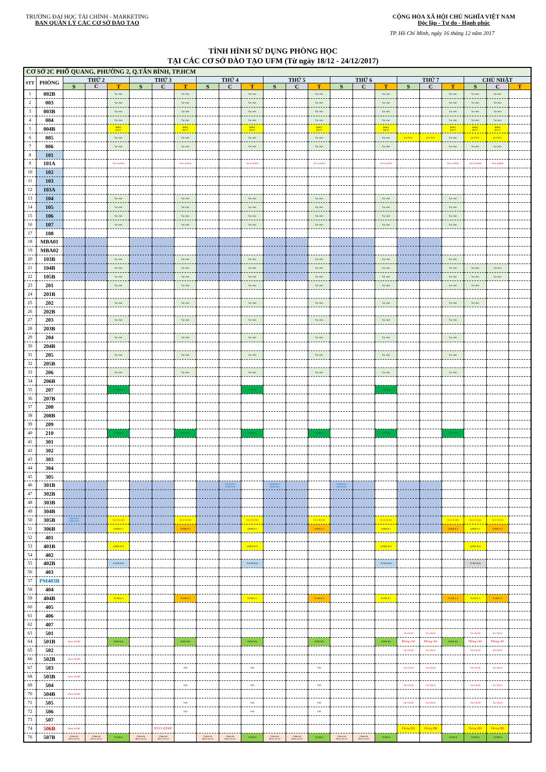TRƯỜNG ĐẠI HỌC TÀI CHÍNH - MARKETING
BAN QUẢN LÝ CÁC CƠ SỞ ĐÀO TẠO
CỘNG HÒA XÃ HỘI CHỦ NGHĨA VIỆT NAM
Độc lập - Tự do - Hạnh phúc
TP. Hồ Chí Minh, ngày 16 tháng 12 năm 2017
TÌNH HÌNH SỬ DỤNG PHÒNG HỌC
TẠI CÁC CƠ SỞ ĐÀO TẠO UFM (Từ ngày 18/12 - 24/12/2017)
| CƠ SỞ 2C PHỔ QUANG, PHƯỜNG 2, Q.TÂN BÌNH, TP.HCM | | | | | | | | | | | | | | | | | | | | | | |
| STT | PHÒNG | THỨ 2 | | | THỨ 3 | | | THỨ 4 | | | THỨ 5 | | | THỨ 6 | | | THỨ 7 | | | CHỦ NHẬT | | |
| | | S | C | T | S | C | T | S | C | T | S | C | T | S | C | T | S | C | T | S | C | T |
| 1 | 002B | | | Tại chức | | | Tại chức | | | Tại chức | | | Tại chức | | | Tại chức | | | Tại chức | Tại chức | Tại chức | |
| 2 | 003 | | | Tại chức | | | Tại chức | | | Tại chức | | | Tại chức | | | Tại chức | | | Tại chức | Tại chức | Tại chức | |
| 3 | 003B | | | Tại chức | | | Tại chức | | | Tại chức | | | Tại chức | | | Tại chức | | | Tại chức | Tại chức | Tại chức | |
| 4 | 004 | | | Tại chức | | | Tại chức | | | Tại chức | | | Tại chức | | | Tại chức | | | Tại chức | Tại chức | Tại chức | |
| 5 | 004B | | | BSKT Đ2/17 | | | BSKT Đ2/17 | | | BSKT Đ2/17 | | | BSKT Đ2/17 | | | BSKT Đ2/17 | | | BSKT Đ2/17 | BSKT Đ2/17 | BSKT Đ2/17 | |
| 6 | 005 | | | Tại chức | | | Tại chức | | | Tại chức | | | Tại chức | | | Tại chức | LLCTCC | LLCTCC | Tại chức | LLCTCC | LLCTCC | |
| 7 | 006 | | | Tại chức | | | Tại chức | | | Tại chức | | | Tại chức | | | Tại chức | | | Tại chức | Tại chức | Tại chức | |
| 8 | 101 | | | | | | | | | | | | | | | | | | | | | |
| 9 | 101A | | | NCS-QTKD | | | NCS-QTKD | | | NCS-QTKD | | | NCS-QTKD | | | NCS-QTKD | | | NCS-QTKD | NCS-QTKD | NCS-QTKD | |
| 10 | 102 | | | | | | | | | | | | | | | | | | | | | |
| 11 | 103 | | | | | | | | | | | | | | | | | | | | | |
| 12 | 103A | | | | | | | | | | | | | | | | | | | | | |
| 13 | 104 | | | Tại chức | | | Tại chức | | | Tại chức | | | Tại chức | | | Tại chức | | | Tại chức | | | |
| 14 | 105 | | | Tại chức | | | Tại chức | | | Tại chức | | | Tại chức | | | Tại chức | | | Tại chức | | | |
| 15 | 106 | | | Tại chức | | | Tại chức | | | Tại chức | | | Tại chức | | | Tại chức | | | Tại chức | | | |
| 16 | 107 | | | Tại chức | | | Tại chức | | | Tại chức | | | Tại chức | | | Tại chức | | | Tại chức | | | |
| 17 | 108 | | | | | | | | | | | | | | | | | | | | | |
| 18 | MBA01 | | | | | | | | | | | | | | | | | | | | | |
| 19 | MBA02 | | | | | | | | | | | | | | | | | | | | | |
| 20 | 103B | | | Tại chức | | | Tại chức | | | Tại chức | | | Tại chức | | | Tại chức | | | Tại chức | | | |
| 21 | 104B | | | Tại chức | | | Tại chức | | | Tại chức | | | Tại chức | | | Tại chức | | | Tại chức | Tại chức | Tại chức | |
| 22 | 105B | | | Tại chức | | | Tại chức | | | Tại chức | | | Tại chức | | | Tại chức | | | Tại chức | Tại chức | Tại chức | |
| 23 | 201 | | | Tại chức | | | Tại chức | | | Tại chức | | | Tại chức | | | Tại chức | | | Tại chức | Tại chức | | |
| 24 | 201B | | | | | | | | | | | | | | | | | | | | | |
| 25 | 202 | | | Tại chức | | | Tại chức | | | Tại chức | | | Tại chức | | | Tại chức | | | Tại chức | Tại chức | | |
| 26 | 202B | | | | | | | | | | | | | | | | | | | | | |
| 27 | 203 | | | Tại chức | | | Tại chức | | | Tại chức | | | Tại chức | | | Tại chức | | | Tại chức | | | |
| 28 | 203B | | | | | | | | | | | | | | | | | | | | | |
| 29 | 204 | | | Tại chức | | | Tại chức | | | Tại chức | | | Tại chức | | | Tại chức | | | Tại chức | | | |
| 30 | 204B | | | | | | | | | | | | | | | | | | | | | |
| 31 | 205 | | | Tại chức | | | Tại chức | | | Tại chức | | | Tại chức | | | Tại chức | | | Tại chức | | | |
| 32 | 205B | | | | | | | | | | | | | | | | | | | | | |
| 33 | 206 | | | Tại chức | | | Tại chức | | | Tại chức | | | Tại chức | | | Tại chức | | | Tại chức | | | |
| 34 | 206B | | | | | | | | | | | | | | | | | | | | | |
| 35 | 207 | | | TTNNTH | | | | | | TTNNTH | | | | | | TTNNTH | | | | | | |
| 36 | 207B | | | | | | | | | | | | | | | | | | | | | |
| 37 | 208 | | | | | | | | | | | | | | | | | | | | | |
| 38 | 208B | | | | | | | | | | | | | | | | | | | | | |
| 39 | 209 | | | | | | | | | | | | | | | | | | | | | |
| 40 | 210 | | | TTNNTH | | | TTNNTH | | | TTNNTH | | | TTNNTH | | | TTNNTH | | | TTNNTH | | | |
| 41 | 301 | | | | | | | | | | | | | | | | | | | | | |
| 42 | 302 | | | | | | | | | | | | | | | | | | | | | |
| 43 | 303 | | | | | | | | | | | | | | | | | | | | | |
| 44 | 304 | | | | | | | | | | | | | | | | | | | | | |
| 45 | 305 | | | | | | | | | | | | | | | | | | | | | |
| 46 | 301B | | | | | | | | 16HELP01 16HELP02 | | 16HELP01 16HELP02 | | | 16HELP01 16HELP02 | | | | | | | | |
| 47 | 302B | | | | | | | | | | | | | | | | | | | | | |
| 48 | 303B | | | | | | | | | | | | | | | | | | | | | |
| 49 | 304B | | | | | | | | | | | | | | | | | | | | | |
| 50 | 305B | 16HELP01 16HELP02 | | NCS-TCNH | | | NCS-TCNH | | | NCS-TCNH | | | NCS-TCNH | | | NCS-TCNH | | | NCS-TCNH | NCS-TCNH | NCS-TCNH | |
| 51 | 306B | | | QTKD 9-1 | | | QTKD 9-2 | | | QTKD 9-1 | | | QTKD 9-2 | | | QTKD 9-1 | | | QTKD 9-2 | QTKD 9-1 | QTKD 9-2 | |
| 52 | 401 | | | | | | | | | | | | | | | | | | | | | |
| 53 | 401B | | | QTKD K10 | | | | | | QTKD K10 | | | | | | QTKD K10 | | | | QTKD K10 | | |
| 54 | 402 | | | | | | | | | | | | | | | | | | | | | |
| 55 | 402B | | | TCNH-K10 | | | | | | TCNH-K10 | | | | | | TCNH-K10 | | | | TCNH-K10 | | |
| 56 | 403 | | | | | | | | | | | | | | | | | | | | | |
| 57 | PM403B | | | | | | | | | | | | | | | | | | | | | |
| 58 | 404 | | | | | | | | | | | | | | | | | | | | | |
| 59 | 404B | | | TCNH 9-1 | | | TCNH 9-2 | | | TCNH 9-1 | | | TCNH 9-2 | | | TCNH 9-1 | | | TCNH 9-2 | TCNH 9-1 | TCNH 9-2 | |
| 60 | 405 | | | | | | | | | | | | | | | | | | | | | |
| 61 | 406 | | | | | | | | | | | | | | | | | | | | | |
| 62 | 407 | | | | | | | | | | | | | | | | | | | | | |
| 63 | 501 | | | | | | | | | | | | | | | | Thi TSCH | Thi TSCH | | Thi TSCH | Thi TSCH | |
| 64 | 501B | Khoa TCNH | | HTKT-K9 | | | HTKT-K9 | | | HTKT-K9 | | | HTKT-K9 | | | HTKT-K9 | Phòng chờ | Phòng chờ | HTKT-K9 | Phòng chờ | Phòng chờ | |
| 65 | 502 | | | | | | | | | | | | | | | | Thi TSCH | Thi TSCH | | Thi TSCH | Thi TSCH | |
| 66 | 502B | Khoa TCNH | | | | | | | | | | | | | | | | | | | | |
| 67 | 503 | | | | | | THI | | | THI | | | THI | | | | Thi TSCH | Thi TSCH | | Thi TSCH | Thi TSCH | |
| 68 | 503B | Khoa TCNH | | | | | | | | | | | | | | | | | | | | |
| 69 | 504 | | | | | | THI | | | THI | | | THI | | | | Thi TSCH | Thi TSCH | | Thi TSCH | Thi TSCH | |
| 70 | 504B | Khoa TCNH | | | | | | | | | | | | | | | | | | | | |
| 71 | 505 | | | | | | THI | | | THI | | | THI | | | | Thi TSCH | Thi TSCH | | Thi TSCH | Thi TSCH | |
| 72 | 506 | | | | | | THI | | | THI | | | THI | | | | | | | | | |
| 73 | 507 | | | | | | | | | | | | | | | | | | | | | |
| 74 | 506B | Khoa TCNH | | | | BVLV-QTKD | | | | | | | | | | | Phòng HĐ | Phòng HĐ | | Phòng HĐ | Phòng HĐ | |
| 76 | 507B | Chấm thi 28/11-31/12 | Chấm thi 28/11-31/12 | TCNH-8 | Chấm thi 28/11-31/12 | Chấm thi 28/11-31/12 | | Chấm thi 28/11-31/12 | Chấm thi 28/11-31/12 | TCNH-8 | Chấm thi 28/11-31/12 | Chấm thi 28/11-31/12 | TCNH-8 | Chấm thi 28/11-31/12 | Chấm thi 28/11-31/12 | TCNH-8 | | | TCNH-8 | TCNH-8 | TCNH-8 | |